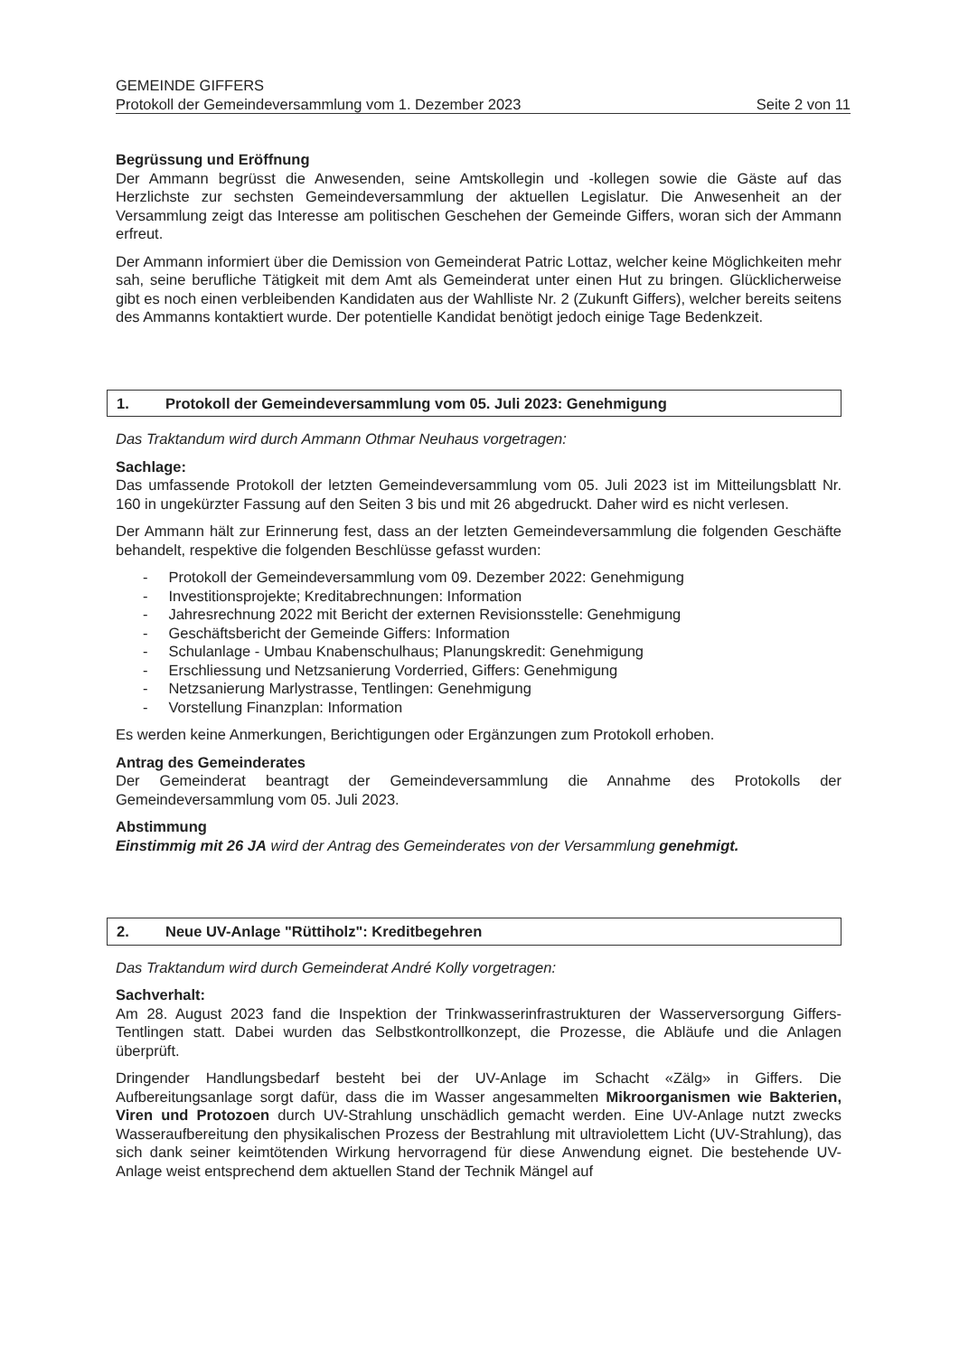GEMEINDE GIFFERS
Protokoll der Gemeindeversammlung vom 1. Dezember 2023 Seite 2 von 11
Begrüssung und Eröffnung
Der Ammann begrüsst die Anwesenden, seine Amtskollegin und -kollegen sowie die Gäste auf das Herzlichste zur sechsten Gemeindeversammlung der aktuellen Legislatur. Die Anwesenheit an der Versammlung zeigt das Interesse am politischen Geschehen der Gemeinde Giffers, woran sich der Ammann erfreut.
Der Ammann informiert über die Demission von Gemeinderat Patric Lottaz, welcher keine Möglichkeiten mehr sah, seine berufliche Tätigkeit mit dem Amt als Gemeinderat unter einen Hut zu bringen. Glücklicherweise gibt es noch einen verbleibenden Kandidaten aus der Wahlliste Nr. 2 (Zukunft Giffers), welcher bereits seitens des Ammanns kontaktiert wurde. Der potentielle Kandidat benötigt jedoch einige Tage Bedenkzeit.
1. Protokoll der Gemeindeversammlung vom 05. Juli 2023: Genehmigung
Das Traktandum wird durch Ammann Othmar Neuhaus vorgetragen:
Sachlage:
Das umfassende Protokoll der letzten Gemeindeversammlung vom 05. Juli 2023 ist im Mitteilungsblatt Nr. 160 in ungekürzter Fassung auf den Seiten 3 bis und mit 26 abgedruckt. Daher wird es nicht verlesen.
Der Ammann hält zur Erinnerung fest, dass an der letzten Gemeindeversammlung die folgenden Geschäfte behandelt, respektive die folgenden Beschlüsse gefasst wurden:
- Protokoll der Gemeindeversammlung vom 09. Dezember 2022: Genehmigung
- Investitionsprojekte; Kreditabrechnungen: Information
- Jahresrechnung 2022 mit Bericht der externen Revisionsstelle: Genehmigung
- Geschäftsbericht der Gemeinde Giffers: Information
- Schulanlage - Umbau Knabenschulhaus; Planungskredit: Genehmigung
- Erschliessung und Netzsanierung Vorderried, Giffers: Genehmigung
- Netzsanierung Marlystrasse, Tentlingen: Genehmigung
- Vorstellung Finanzplan: Information
Es werden keine Anmerkungen, Berichtigungen oder Ergänzungen zum Protokoll erhoben.
Antrag des Gemeinderates
Der Gemeinderat beantragt der Gemeindeversammlung die Annahme des Protokolls der Gemeindeversammlung vom 05. Juli 2023.
Abstimmung
Einstimmig mit 26 JA wird der Antrag des Gemeinderates von der Versammlung genehmigt.
2. Neue UV-Anlage "Rüttiholz": Kreditbegehren
Das Traktandum wird durch Gemeinderat André Kolly vorgetragen:
Sachverhalt:
Am 28. August 2023 fand die Inspektion der Trinkwasserinfrastrukturen der Wasserversorgung Giffers-Tentlingen statt. Dabei wurden das Selbstkontrollkonzept, die Prozesse, die Abläufe und die Anlagen überprüft.
Dringender Handlungsbedarf besteht bei der UV-Anlage im Schacht «Zälg» in Giffers. Die Aufbereitungsanlage sorgt dafür, dass die im Wasser angesammelten Mikroorganismen wie Bakterien, Viren und Protozoen durch UV-Strahlung unschädlich gemacht werden. Eine UV-Anlage nutzt zwecks Wasseraufbereitung den physikalischen Prozess der Bestrahlung mit ultraviolettem Licht (UV-Strahlung), das sich dank seiner keimtötenden Wirkung hervorragend für diese Anwendung eignet. Die bestehende UV-Anlage weist entsprechend dem aktuellen Stand der Technik Mängel auf